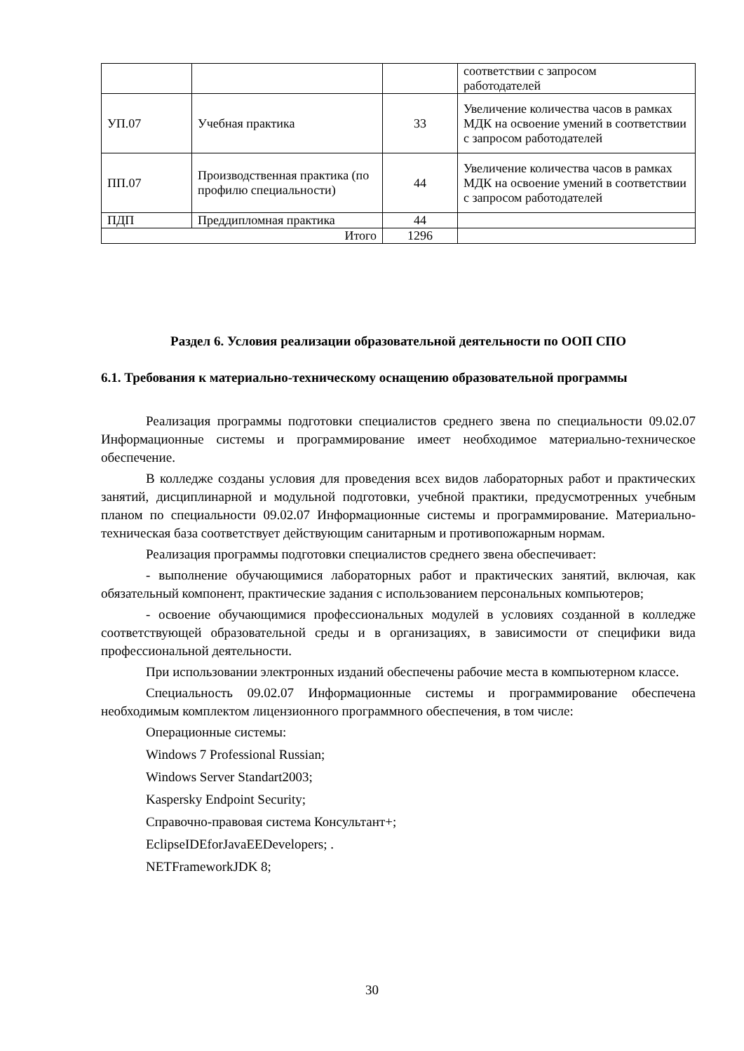| | | | соответствии с запросом работодателей |
| УП.07 | Учебная практика | 33 | Увеличение количества часов в рамках МДК на освоение умений в соответствии с запросом работодателей |
| ПП.07 | Производственная практика (по профилю специальности) | 44 | Увеличение количества часов в рамках МДК на освоение умений в соответствии с запросом работодателей |
| ПДП | Преддипломная практика | 44 | |
| Итого | | 1296 | |
Раздел 6. Условия реализации образовательной деятельности по ООП СПО
6.1. Требования к материально-техническому оснащению образовательной программы
Реализация программы подготовки специалистов среднего звена по специальности 09.02.07 Информационные системы и программирование имеет необходимое материально-техническое обеспечение.
В колледже созданы условия для проведения всех видов лабораторных работ и практических занятий, дисциплинарной и модульной подготовки, учебной практики, предусмотренных учебным планом по специальности 09.02.07 Информационные системы и программирование. Материально-техническая база соответствует действующим санитарным и противопожарным нормам.
Реализация программы подготовки специалистов среднего звена обеспечивает:
- выполнение обучающимися лабораторных работ и практических занятий, включая, как обязательный компонент, практические задания с использованием персональных компьютеров;
- освоение обучающимися профессиональных модулей в условиях созданной в колледже соответствующей образовательной среды и в организациях, в зависимости от специфики вида профессиональной деятельности.
При использовании электронных изданий обеспечены рабочие места в компьютерном классе.
Специальность 09.02.07 Информационные системы и программирование обеспечена необходимым комплектом лицензионного программного обеспечения, в том числе:
Операционные системы:
Windows 7 Professional Russian;
Windows Server Standart2003;
Kaspersky Endpoint Security;
Справочно-правовая система Консультант+;
EclipseIDEforJavaEEDevelopers; .
NETFrameworkJDK 8;
30